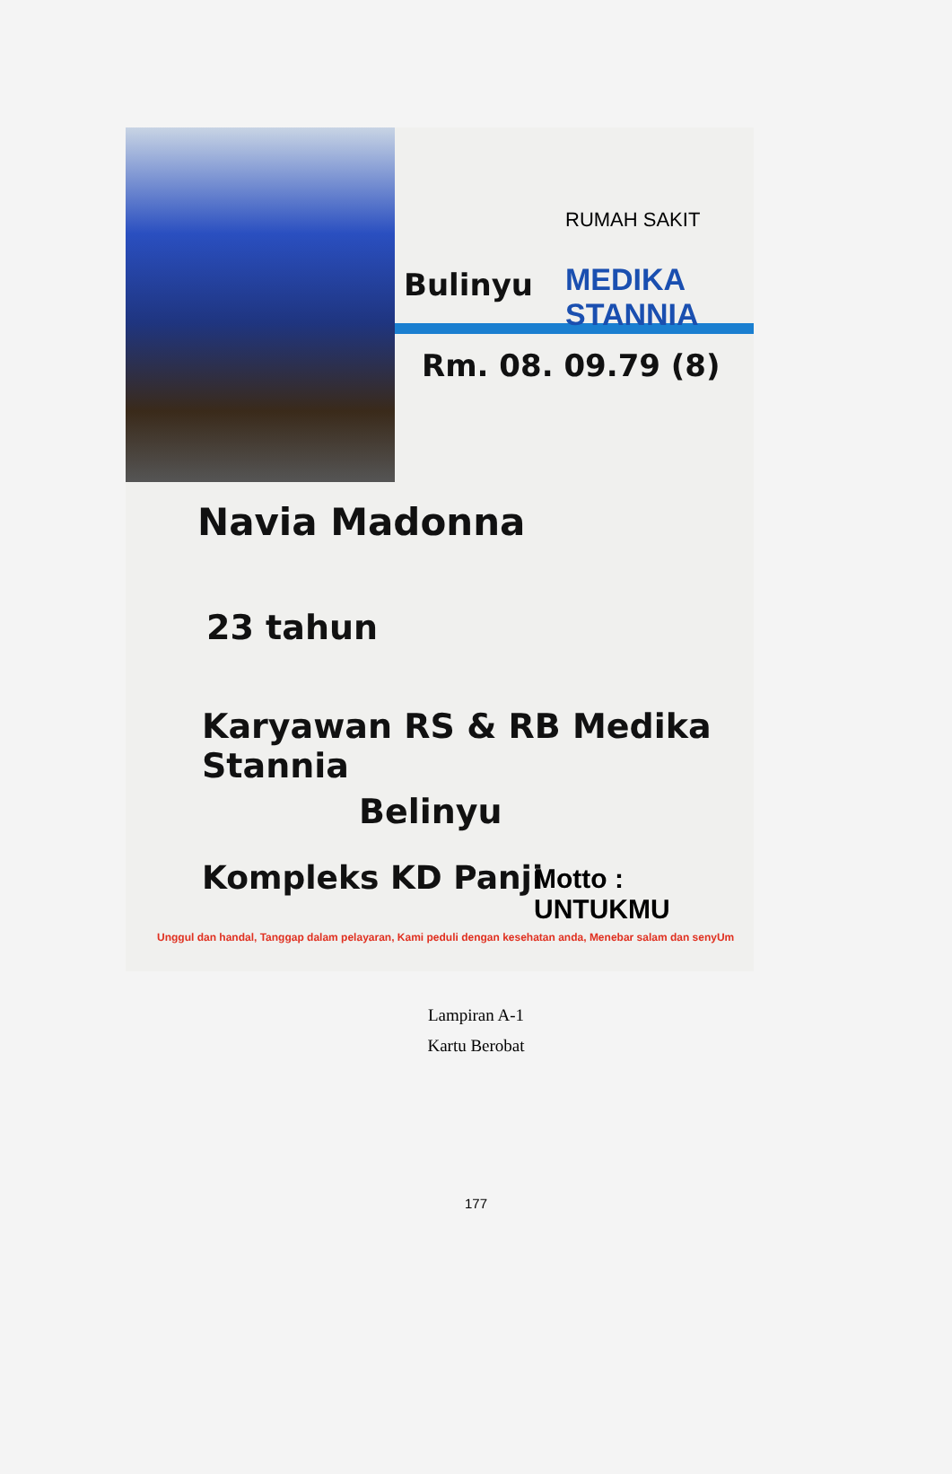RUMAH SAKIT
Bulinyu MEDIKA STANNIA
Rm. 08. 09.79 (8)
Navia Madonna
23 tahun
Karyawan RS & RB Medika Stannia
Belinyu
Kompleks KD Panji Motto : UNTUKMU
Unggul dan handal, Tanggap dalam pelayaran, Kami peduli dengan kesehatan anda, Menebar salam dan senyUm
Lampiran A-1
Kartu Berobat
177